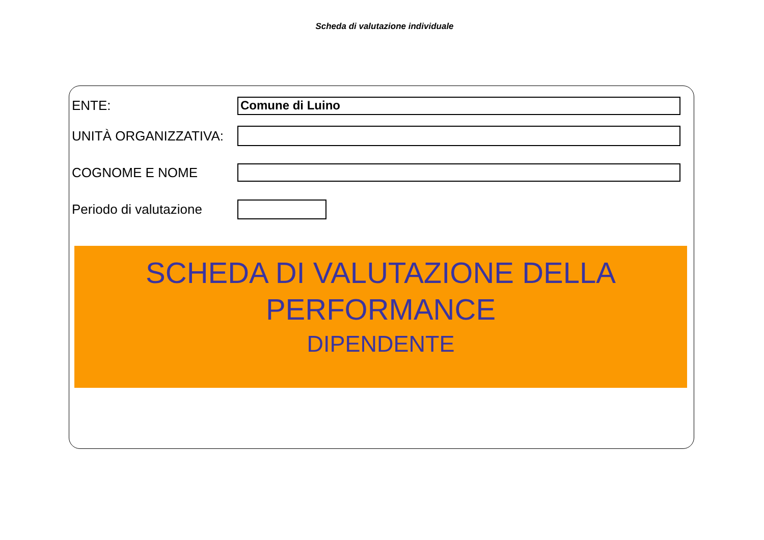Scheda di valutazione individuale
ENTE:
Comune di Luino
UNITÀ ORGANIZZATIVA:
COGNOME E NOME
Periodo di valutazione
SCHEDA DI VALUTAZIONE DELLA
PERFORMANCE
DIPENDENTE